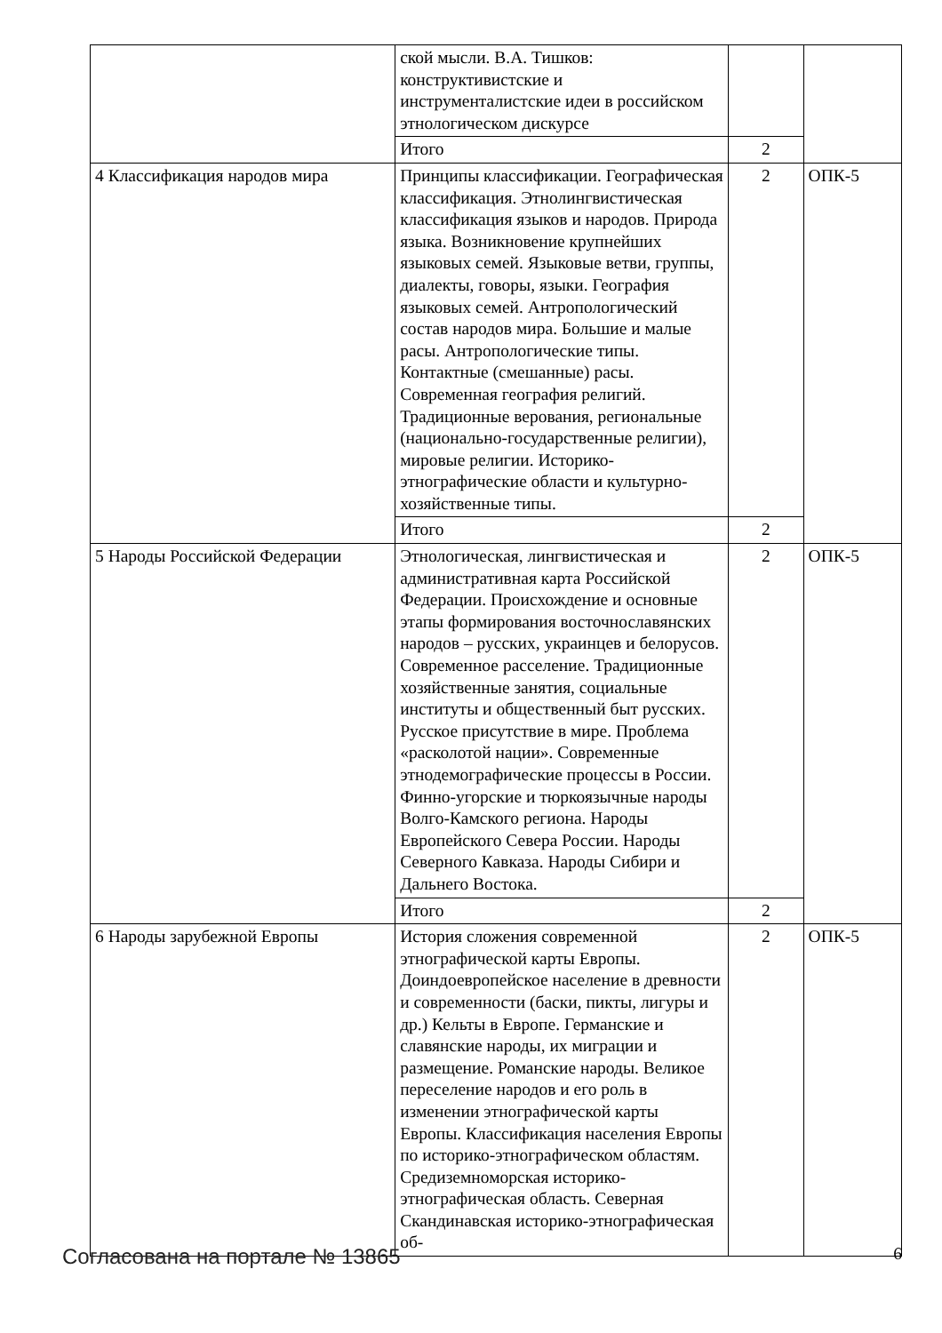| | ской мысли. В.А. Тишков: конструктивистские и инструменталистские идеи в российском этнологическом дискурсе | | |
| | Итого | 2 | |
| 4 Классификация народов мира | Принципы классификации. Географическая классификация. Этнолингвистическая классификация языков и народов. Природа языка. Возникновение крупнейших языковых семей. Языковые ветви, группы, диалекты, говоры, языки. География языковых семей. Антропологический состав народов мира. Большие и малые расы. Антропологические типы. Контактные (смешанные) расы. Современная география религий. Традиционные верования, региональные (национально-государственные религии), мировые религии. Историко-этнографические области и культурно-хозяйственные типы. | 2 | ОПК-5 |
| | Итого | 2 | |
| 5 Народы Российской Федерации | Этнологическая, лингвистическая и административная карта Российской Федерации. Происхождение и основные этапы формирования восточнославянских народов – русских, украинцев и белорусов. Современное расселение. Традиционные хозяйственные занятия, социальные институты и общественный быт русских. Русское присутствие в мире. Проблема «расколотой нации». Современные этнодемографические процессы в России. Финно-угорские и тюркоязычные народы Волго-Камского региона. Народы Европейского Севера России. Народы Северного Кавказа. Народы Сибири и Дальнего Востока. | 2 | ОПК-5 |
| | Итого | 2 | |
| 6 Народы зарубежной Европы | История сложения современной этнографической карты Европы. Доиндоевропейское население в древности и современности (баски, пикты, лигуры и др.) Кельты в Европе. Германские и славянские народы, их миграции и размещение. Романские народы. Великое переселение народов и его роль в изменении этнографической карты Европы. Классификация населения Европы по историко-этнографическом областям. Средиземноморская историко-этнографическая область. Северная Скандинавская историко-этнографическая об- | 2 | ОПК-5 |
Согласована на портале № 13865 6